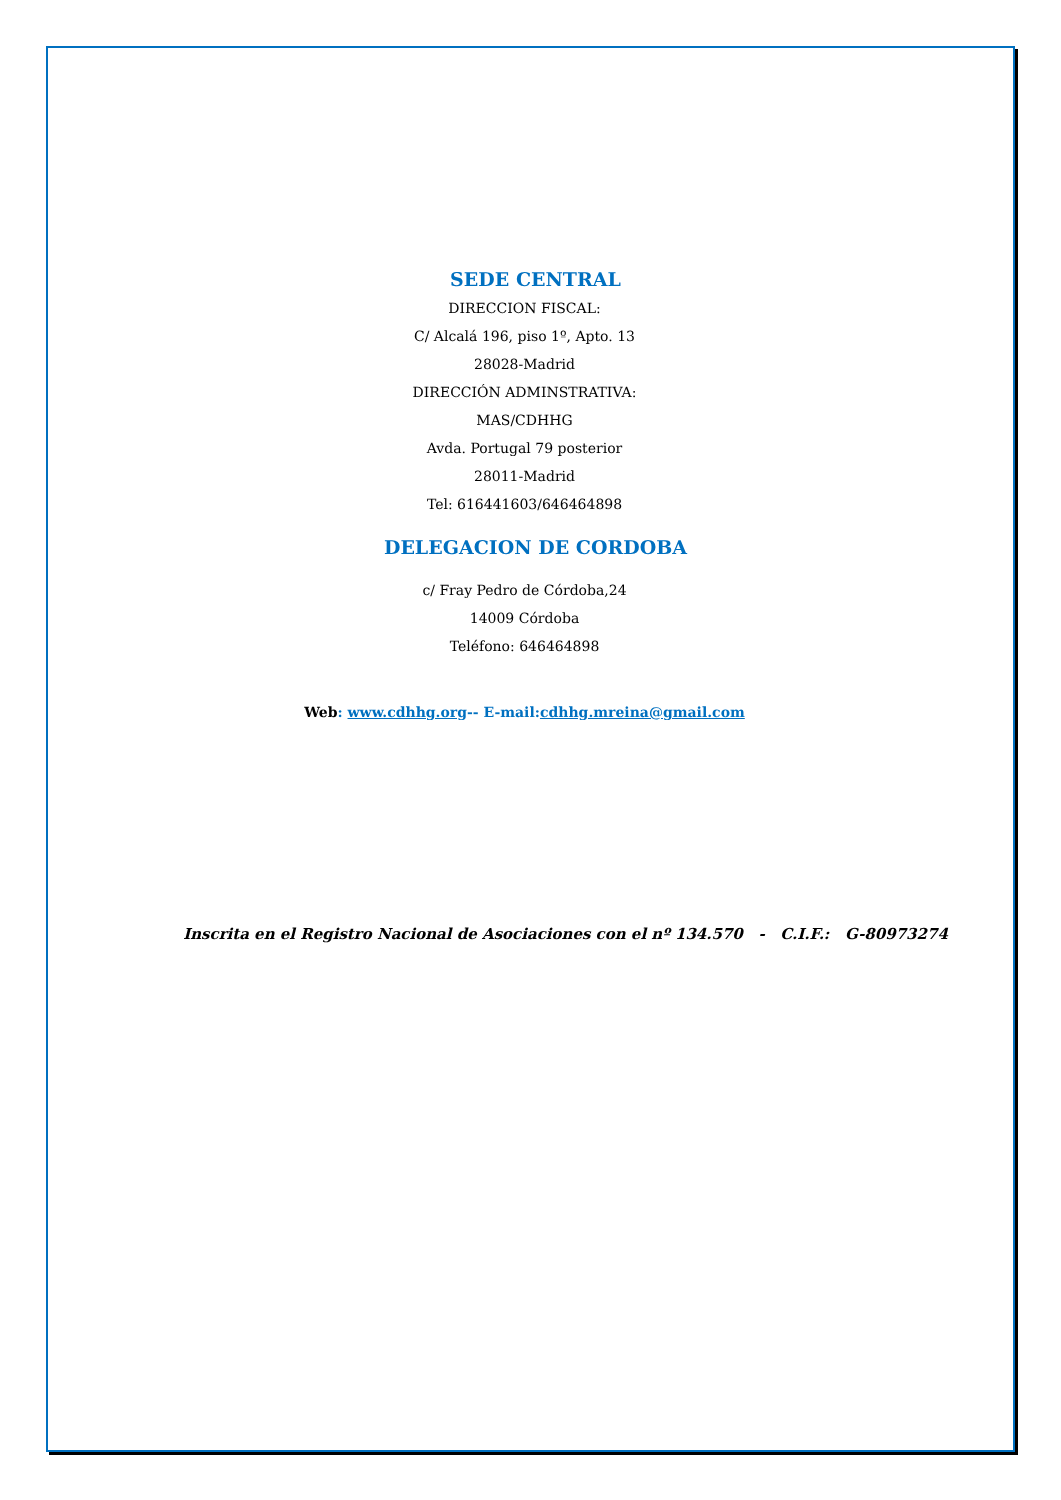SEDE CENTRAL
DIRECCION FISCAL:
C/ Alcalá 196, piso 1º, Apto. 13
28028-Madrid
DIRECCIÓN ADMINSTRATIVA:
MAS/CDHHG
Avda. Portugal 79 posterior
28011-Madrid
Tel: 616441603/646464898
DELEGACION DE CORDOBA
c/ Fray Pedro de Córdoba,24
14009 Córdoba
Teléfono: 646464898
Web: www.cdhhg.org-- E-mail:cdhhg.mreina@gmail.com
Inscrita en el Registro Nacional de Asociaciones con el nº 134.570 - C.I.F.: G-80973274